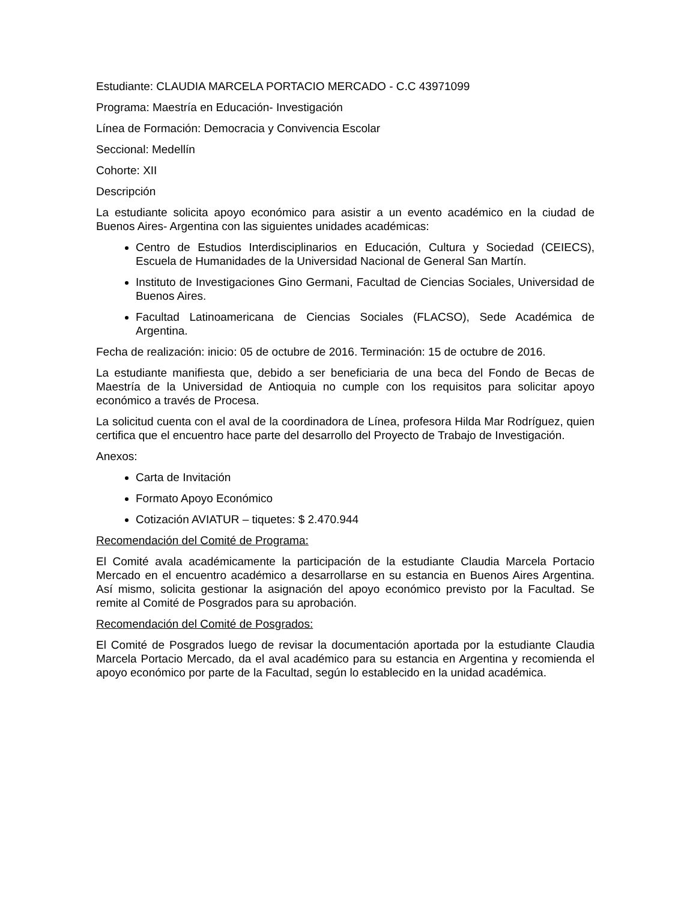Estudiante: CLAUDIA MARCELA PORTACIO MERCADO - C.C 43971099
Programa: Maestría en Educación- Investigación
Línea de Formación: Democracia y Convivencia Escolar
Seccional: Medellín
Cohorte: XII
Descripción
La estudiante solicita apoyo económico para asistir a un evento académico en la ciudad de Buenos Aires- Argentina con las siguientes unidades académicas:
Centro de Estudios Interdisciplinarios en Educación, Cultura y Sociedad (CEIECS), Escuela de Humanidades de la Universidad Nacional de General San Martín.
Instituto de Investigaciones Gino Germani, Facultad de Ciencias Sociales, Universidad de Buenos Aires.
Facultad Latinoamericana de Ciencias Sociales (FLACSO), Sede Académica de Argentina.
Fecha de realización: inicio: 05 de octubre de 2016. Terminación: 15 de octubre de 2016.
La estudiante manifiesta que, debido a ser beneficiaria de una beca del Fondo de Becas de Maestría de la Universidad de Antioquia no cumple con los requisitos para solicitar apoyo económico a través de Procesa.
La solicitud cuenta con el aval de la coordinadora de Línea, profesora Hilda Mar Rodríguez, quien certifica que el encuentro hace parte del desarrollo del Proyecto de Trabajo de Investigación.
Anexos:
Carta de Invitación
Formato Apoyo Económico
Cotización AVIATUR – tiquetes: $ 2.470.944
Recomendación del Comité de Programa:
El Comité avala académicamente la participación de la estudiante Claudia Marcela Portacio Mercado en el encuentro académico a desarrollarse en su estancia en Buenos Aires Argentina. Así mismo, solicita gestionar la asignación del apoyo económico previsto por la Facultad. Se remite al Comité de Posgrados para su aprobación.
Recomendación del Comité de Posgrados:
El Comité de Posgrados luego de revisar la documentación aportada por la estudiante Claudia Marcela Portacio Mercado, da el aval académico para su estancia en Argentina y recomienda el apoyo económico por parte de la Facultad, según lo establecido en la unidad académica.